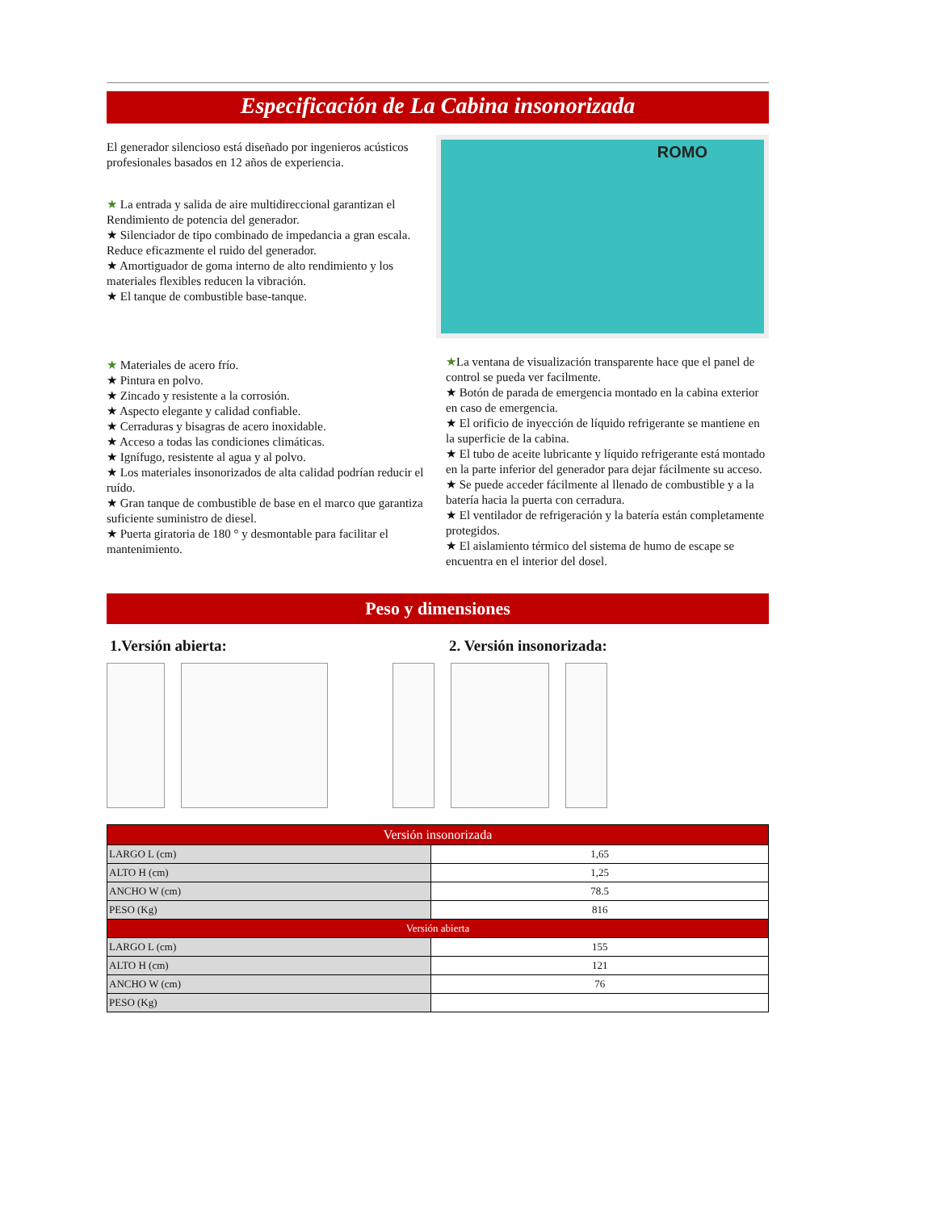Especificación de La Cabina insonorizada
El generador silencioso está diseñado por ingenieros acústicos profesionales basados en 12 años de experiencia.
★ La entrada y salida de aire multidireccional garantizan el Rendimiento de potencia del generador.
★ Silenciador de tipo combinado de impedancia a gran escala. Reduce eficazmente el ruido del generador.
★ Amortiguador de goma interno de alto rendimiento y los materiales flexibles reducen la vibración.
★ El tanque de combustible base-tanque.
ROMO
★ Materiales de acero frío.
★ Pintura en polvo.
★ Zincado y resistente a la corrosión.
★ Aspecto elegante y calidad confiable.
★ Cerraduras y bisagras de acero inoxidable.
★ Acceso a todas las condiciones climáticas.
★ Ignífugo, resistente al agua y al polvo.
★ Los materiales insonorizados de alta calidad podrían reducir el ruído.
★ Gran tanque de combustible de base en el marco que garantiza suficiente suministro de diesel.
★ Puerta giratoria de 180 ° y desmontable para facilitar el mantenimiento.
★La ventana de visualización transparente hace que el panel de control se pueda ver facilmente.
★ Botón de parada de emergencia montado en la cabina exterior en caso de emergencia.
★ El orificio de inyección de líquido refrigerante se mantiene en la superficie de la cabina.
★ El tubo de aceite lubricante y líquido refrigerante está montado en la parte inferior del generador para dejar fácilmente su acceso.
★ Se puede acceder fácilmente al llenado de combustible y a la batería hacia la puerta con cerradura.
★ El ventilador de refrigeración y la batería están completamente protegidos.
★ El aislamiento térmico del sistema de humo de escape se encuentra en el interior del dosel.
Peso y dimensiones
1.Versión abierta: 2. Versión insonorizada:
| Versión insonorizada | |
| --- | --- |
| LARGO L (cm) | 1,65 |
| ALTO H (cm) | 1,25 |
| ANCHO W (cm) | 78.5 |
| PESO (Kg) | 816 |
| Versión abierta | |
| LARGO L (cm) | 155 |
| ALTO H (cm) | 121 |
| ANCHO W (cm) | 76 |
| PESO (Kg) | |